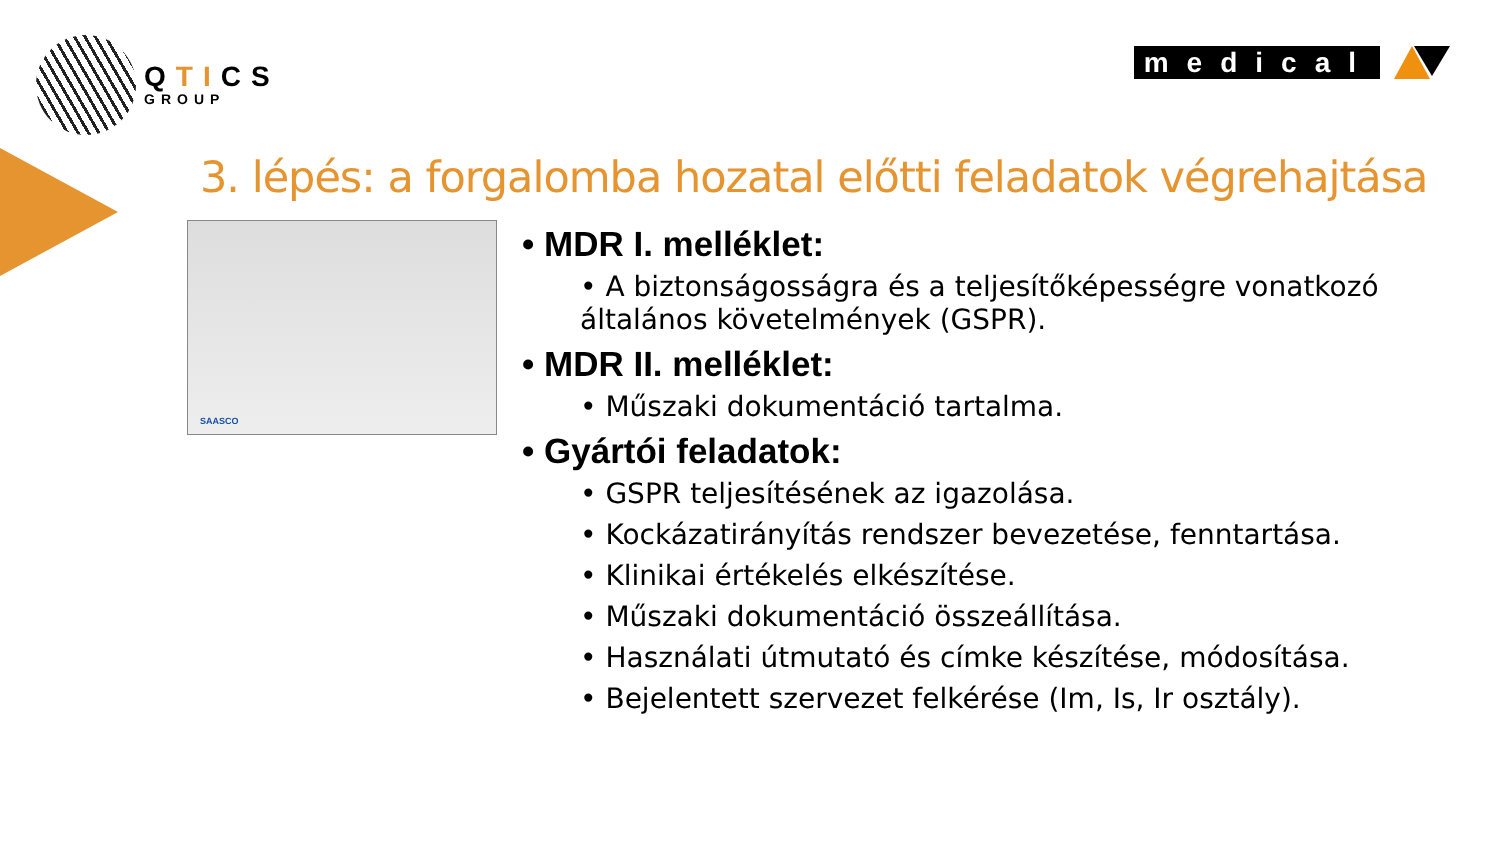QTICS
GROUP
medical
3. lépés: a forgalomba hozatal előtti feladatok végrehajtása
SAASCO
• MDR I. melléklet:
• A biztonságosságra és a teljesítőképességre vonatkozó általános követelmények (GSPR).
• MDR II. melléklet:
• Műszaki dokumentáció tartalma.
• Gyártói feladatok:
• GSPR teljesítésének az igazolása.
• Kockázatirányítás rendszer bevezetése, fenntartása.
• Klinikai értékelés elkészítése.
• Műszaki dokumentáció összeállítása.
• Használati útmutató és címke készítése, módosítása.
• Bejelentett szervezet felkérése (Im, Is, Ir osztály).